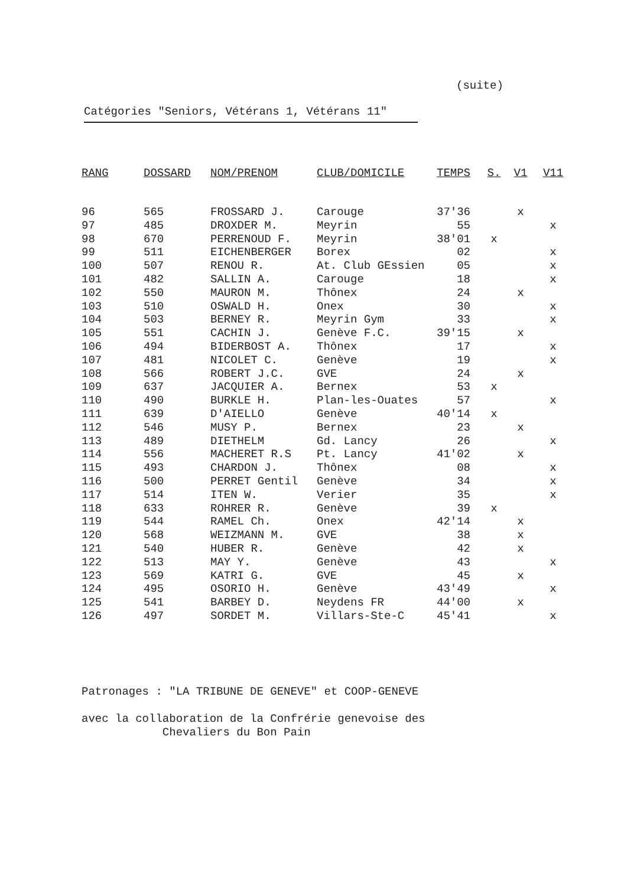(suite)
Catégories "Seniors, Vétérans 1, Vétérans 11"
| RANG | DOSSARD | NOM/PRENOM | CLUB/DOMICILE | TEMPS | S. | V1 | V11 |
| --- | --- | --- | --- | --- | --- | --- | --- |
| 96 | 565 | FROSSARD J. | Carouge | 37'36 | | x | |
| 97 | 485 | DROXDER M. | Meyrin | 55 | | | x |
| 98 | 670 | PERRENOUD F. | Meyrin | 38'01 | x | | |
| 99 | 511 | EICHENBERGER | Borex | 02 | | | x |
| 100 | 507 | RENOU R. | At. Club GEssien | 05 | | | x |
| 101 | 482 | SALLIN A. | Carouge | 18 | | | x |
| 102 | 550 | MAURON M. | Thônex | 24 | | x | |
| 103 | 510 | OSWALD H. | Onex | 30 | | | x |
| 104 | 503 | BERNEY R. | Meyrin Gym | 33 | | | x |
| 105 | 551 | CACHIN J. | Genève F.C. | 39'15 | | x | |
| 106 | 494 | BIDERBOST A. | Thônex | 17 | | | x |
| 107 | 481 | NICOLET C. | Genève | 19 | | | x |
| 108 | 566 | ROBERT J.C. | GVE | 24 | | x | |
| 109 | 637 | JACQUIER A. | Bernex | 53 | x | | |
| 110 | 490 | BURKLE H. | Plan-les-Ouates | 57 | | | x |
| 111 | 639 | D'AIELLO | Genève | 40'14 | x | | |
| 112 | 546 | MUSY P. | Bernex | 23 | | x | |
| 113 | 489 | DIETHELM | Gd. Lancy | 26 | | | x |
| 114 | 556 | MACHERET R.S | Pt. Lancy | 41'02 | | x | |
| 115 | 493 | CHARDON J. | Thônex | 08 | | | x |
| 116 | 500 | PERRET Gentil | Genève | 34 | | | x |
| 117 | 514 | ITEN W. | Verier | 35 | | | x |
| 118 | 633 | ROHRER R. | Genève | 39 | x | | |
| 119 | 544 | RAMEL Ch. | Onex | 42'14 | | x | |
| 120 | 568 | WEIZMANN M. | GVE | 38 | | x | |
| 121 | 540 | HUBER R. | Genève | 42 | | x | |
| 122 | 513 | MAY Y. | Genève | 43 | | | x |
| 123 | 569 | KATRI G. | GVE | 45 | | x | |
| 124 | 495 | OSORIO H. | Genève | 43'49 | | | x |
| 125 | 541 | BARBEY D. | Neydens FR | 44'00 | | x | |
| 126 | 497 | SORDET M. | Villars-Ste-C | 45'41 | | | x |
Patronages : "LA TRIBUNE DE GENEVE" et COOP-GENEVE
avec la collaboration de la Confrérie genevoise des
Chevaliers du Bon Pain